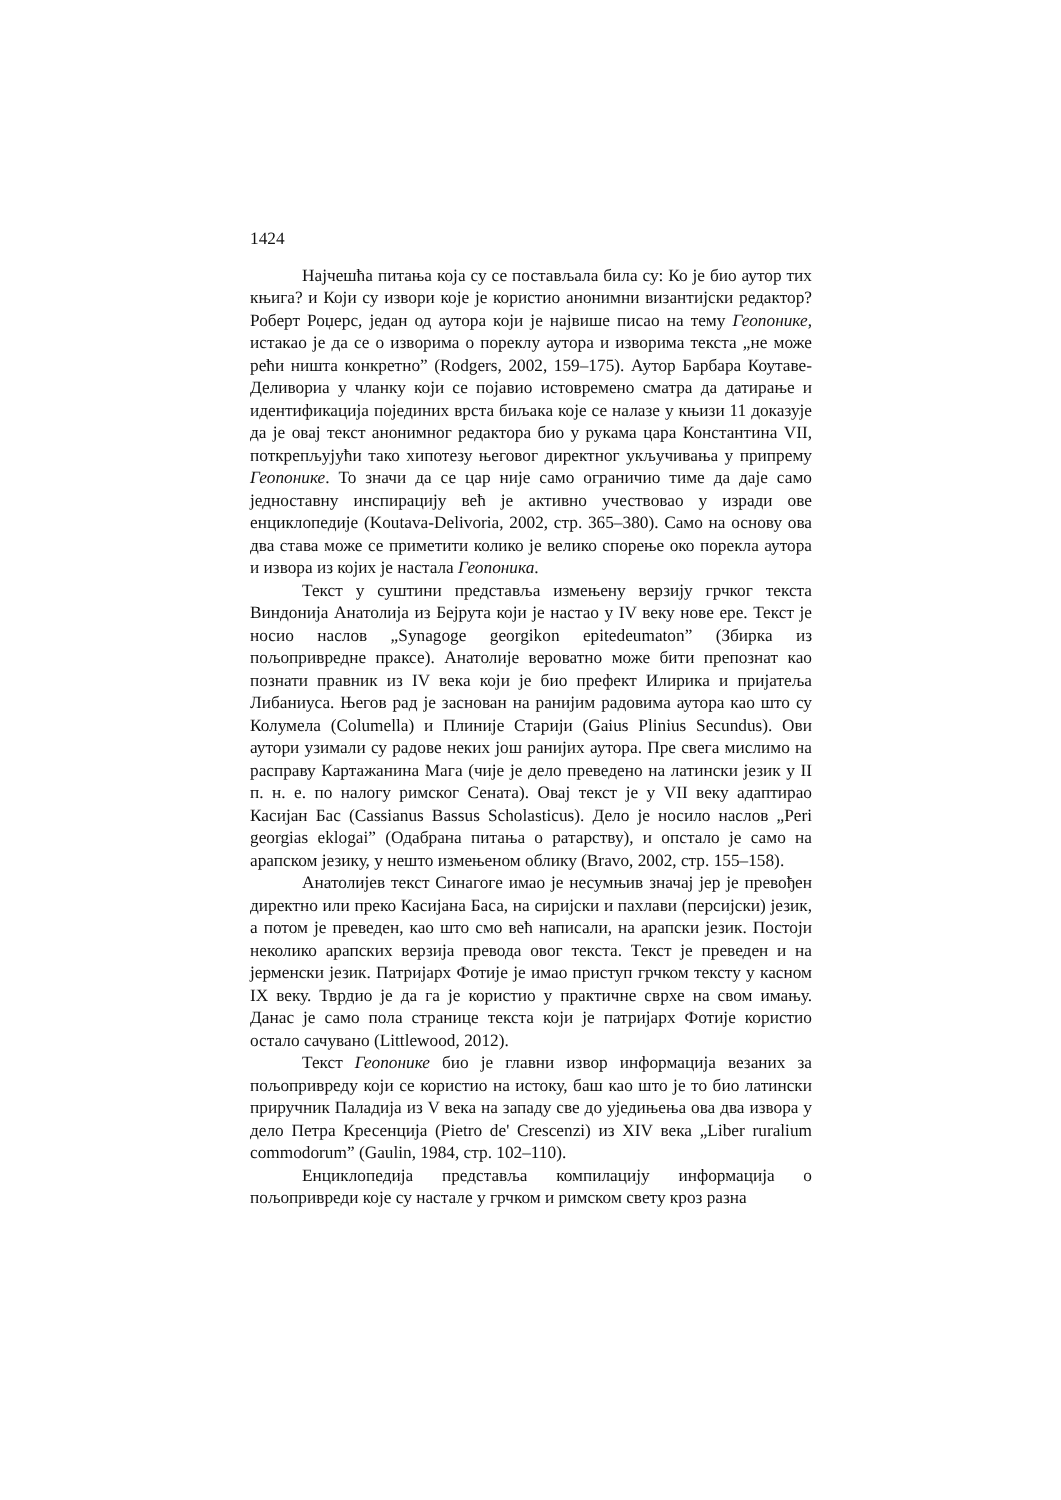1424
Најчешћа питања која су се постављала била су: Ко је био аутор тих књига? и Који су извори које је користио анонимни византијски редактор? Роберт Роџерс, један од аутора који је највише писао на тему Геопонике, истакао је да се о изворима о пореклу аутора и изворима текста „не може рећи ништа конкретно” (Rodgers, 2002, 159–175). Аутор Барбара Коутаве-Деливориа у чланку који се појавио истовремено сматра да датирање и идентификација појединих врста биљака које се налазе у књизи 11 доказује да је овај текст анонимног редактора био у рукама цара Константина VII, поткрепљујући тако хипотезу његовог директног укључивања у припрему Геопонике. То значи да се цар није само ограничио тиме да даје само једноставну инспирацију већ је активно учествовао у изради ове енциклопедије (Koutava-Delivoria, 2002, стр. 365–380). Само на основу ова два става може се приметити колико је велико спорење око порекла аутора и извора из којих је настала Геопоника.
Текст у суштини представља измењену верзију грчког текста Виндонија Анатолија из Бејрута који је настао у IV веку нове ере. Текст је носио наслов „Synagoge georgikon epitedeumaton” (Збирка из пољопривредне праксе). Анатолије вероватно може бити препознат као познати правник из IV века који је био префект Илирика и пријатеља Либаниуса. Његов рад је заснован на ранијим радовима аутора као што су Колумела (Columella) и Плиније Старији (Gaius Plinius Secundus). Ови аутори узимали су радове неких још ранијих аутора. Пре свега мислимо на расправу Картажанина Мага (чије је дело преведено на латински језик у II п. н. е. по налогу римског Сената). Овај текст је у VII веку адаптирао Касијан Бас (Cassianus Bassus Scholasticus). Дело је носило наслов „Peri georgias eklogai” (Одабрана питања о ратарству), и опстало је само на арапском језику, у нешто измењеном облику (Bravo, 2002, стр. 155–158).
Анатолијев текст Синагоге имао је несумњив значај јер је превођен директно или преко Касијана Баса, на сиријски и пахлави (персијски) језик, а потом је преведен, као што смо већ написали, на арапски језик. Постоји неколико арапских верзија превода овог текста. Текст је преведен и на јерменски језик. Патријарх Фотије је имао приступ грчком тексту у касном IX веку. Тврдио је да га је користио у практичне сврхе на свом имању. Данас је само пола странице текста који је патријарх Фотије користио остало сачувано (Littlewood, 2012).
Текст Геопонике био је главни извор информација везаних за пољопривреду који се користио на истоку, баш као што је то био латински приручник Паладија из V века на западу све до уједињења ова два извора у дело Петра Кресенција (Pietro de' Crescenzi) из XIV века „Liber ruralium commodorum” (Gaulin, 1984, стр. 102–110).
Енциклопедија представља компилацију информација о пољопривреди које су настале у грчком и римском свету кроз разна